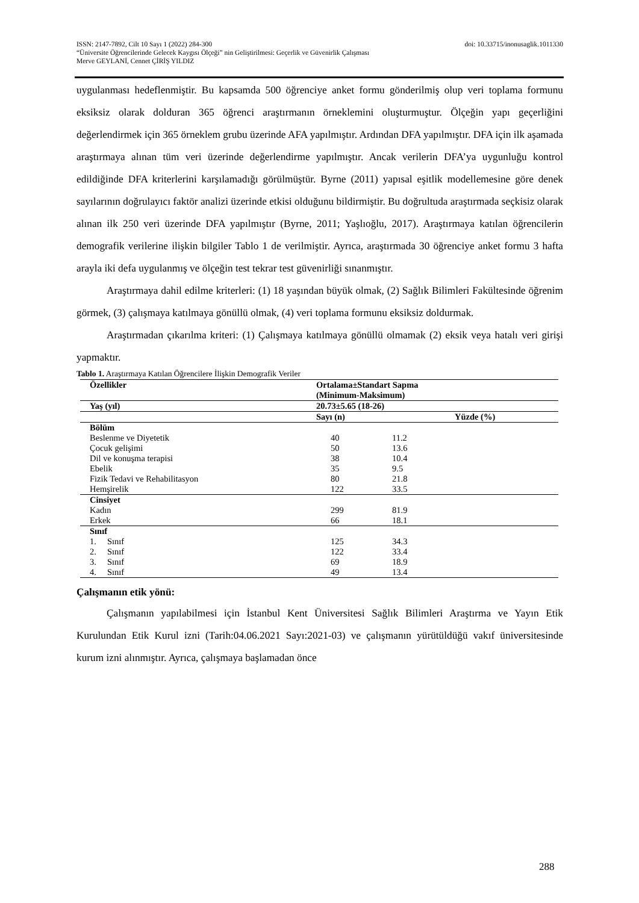doi: 10.33715/inonusaglik.1011330 ISSN: 2147-7892, Cilt 10 Sayı 1 (2022) 284-300
“Üniversite Öğrencilerinde Gelecek Kaygısı Ölçeği” nin Geliştirilmesi: Geçerlik ve Güvenirlik Çalışması
Merve GEYLANİ, Cennet ÇİRİŞ YILDIZ
uygulanması hedeflenmiştir. Bu kapsamda 500 öğrenciye anket formu gönderilmiş olup veri toplama formunu eksiksiz olarak dolduran 365 öğrenci araştırmanın örneklemini oluşturmuştur. Ölçeğin yapı geçerliğini değerlendirmek için 365 örneklem grubu üzerinde AFA yapılmıştır. Ardından DFA yapılmıştır. DFA için ilk aşamada araştırmaya alınan tüm veri üzerinde değerlendirme yapılmıştır. Ancak verilerin DFA’ya uygunluğu kontrol edildiğinde DFA kriterlerini karşılamadığı görülmüştür. Byrne (2011) yapısal eşitlik modellemesine göre denek sayılarının doğrulayıcı faktör analizi üzerinde etkisi olduğunu bildirmiştir. Bu doğrultuda araştırmada seçkisiz olarak alınan ilk 250 veri üzerinde DFA yapılmıştır (Byrne, 2011; Yaşlıoğlu, 2017). Araştırmaya katılan öğrencilerin demografik verilerine ilişkin bilgiler Tablo 1 de verilmiştir. Ayrıca, araştırmada 30 öğrenciye anket formu 3 hafta arayla iki defa uygulanmış ve ölçeğin test tekrar test güvenirliği sınanmıştır.
Araştırmaya dahil edilme kriterleri: (1) 18 yaşından büyük olmak, (2) Sağlık Bilimleri Fakültesinde öğrenim görmek, (3) çalışmaya katılmaya gönüllü olmak, (4) veri toplama formunu eksiksiz doldurmak.
Araştırmadan çıkarılma kriteri: (1) Çalışmaya katılmaya gönüllü olmamak (2) eksik veya hatalı veri girişi yapmaktır.
Tablo 1. Araştırmaya Katılan Öğrencilere İlişkin Demografik Veriler
| Özellikler | Ortalama±Standart Sapma (Minimum-Maksimum) | |
| --- | --- | --- |
| Yaş (yıl) | 20.73±5.65 (18-26) | |
| | Sayı (n) | Yüzde (%) |
| Bölüm | | |
| Beslenme ve Diyetetik | 40 | 11.2 |
| Çocuk gelişimi | 50 | 13.6 |
| Dil ve konuşma terapisi | 38 | 10.4 |
| Ebelik | 35 | 9.5 |
| Fizik Tedavi ve Rehabilitasyon | 80 | 21.8 |
| Hemşirelik | 122 | 33.5 |
| Cinsiyet | | |
| Kadın | 299 | 81.9 |
| Erkek | 66 | 18.1 |
| Sınıf | | |
| 1. Sınıf | 125 | 34.3 |
| 2. Sınıf | 122 | 33.4 |
| 3. Sınıf | 69 | 18.9 |
| 4. Sınıf | 49 | 13.4 |
Çalışmanın etik yönü:
Çalışmanın yapılabilmesi için İstanbul Kent Üniversitesi Sağlık Bilimleri Araştırma ve Yayın Etik Kurulundan Etik Kurul izni (Tarih:04.06.2021 Sayı:2021-03) ve çalışmanın yürütüldüğü vakıf üniversitesinde kurum izni alınmıştır. Ayrıca, çalışmaya başlamadan önce
288